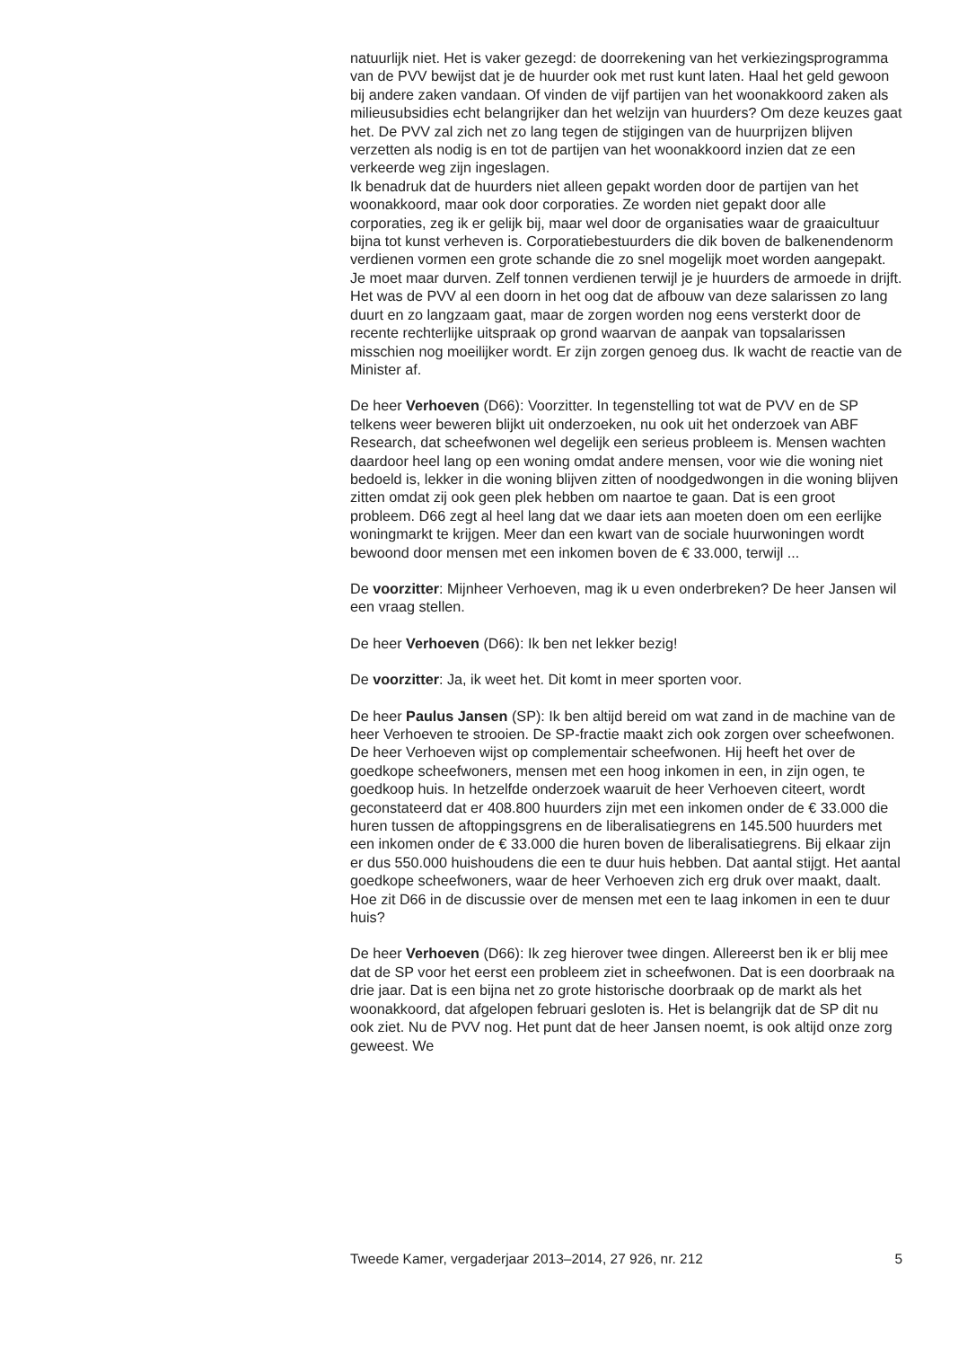natuurlijk niet. Het is vaker gezegd: de doorrekening van het verkiezings­programma van de PVV bewijst dat je de huurder ook met rust kunt laten. Haal het geld gewoon bij andere zaken vandaan. Of vinden de vijf partijen van het woonakkoord zaken als milieusubsidies echt belangrijker dan het welzijn van huurders? Om deze keuzes gaat het. De PVV zal zich net zo lang tegen de stijgingen van de huurprijzen blijven verzetten als nodig is en tot de partijen van het woonakkoord inzien dat ze een verkeerde weg zijn ingeslagen.
Ik benadruk dat de huurders niet alleen gepakt worden door de partijen van het woonakkoord, maar ook door corporaties. Ze worden niet gepakt door alle corporaties, zeg ik er gelijk bij, maar wel door de organisaties waar de graaicultuur bijna tot kunst verheven is. Corporatiebestuurders die dik boven de balkenendenorm verdienen vormen een grote schande die zo snel mogelijk moet worden aangepakt. Je moet maar durven. Zelf tonnen verdienen terwijl je je huurders de armoede in drijft. Het was de PVV al een doorn in het oog dat de afbouw van deze salarissen zo lang duurt en zo langzaam gaat, maar de zorgen worden nog eens versterkt door de recente rechterlijke uitspraak op grond waarvan de aanpak van topsalarissen misschien nog moeilijker wordt. Er zijn zorgen genoeg dus. Ik wacht de reactie van de Minister af.
De heer Verhoeven (D66): Voorzitter. In tegenstelling tot wat de PVV en de SP telkens weer beweren blijkt uit onderzoeken, nu ook uit het onderzoek van ABF Research, dat scheefwonen wel degelijk een serieus probleem is. Mensen wachten daardoor heel lang op een woning omdat andere mensen, voor wie die woning niet bedoeld is, lekker in die woning blijven zitten of noodgedwongen in die woning blijven zitten omdat zij ook geen plek hebben om naartoe te gaan. Dat is een groot probleem. D66 zegt al heel lang dat we daar iets aan moeten doen om een eerlijke woningmarkt te krijgen. Meer dan een kwart van de sociale huurwoningen wordt bewoond door mensen met een inkomen boven de € 33.000, terwijl ...
De voorzitter: Mijnheer Verhoeven, mag ik u even onderbreken? De heer Jansen wil een vraag stellen.
De heer Verhoeven (D66): Ik ben net lekker bezig!
De voorzitter: Ja, ik weet het. Dit komt in meer sporten voor.
De heer Paulus Jansen (SP): Ik ben altijd bereid om wat zand in de machine van de heer Verhoeven te strooien. De SP-fractie maakt zich ook zorgen over scheefwonen. De heer Verhoeven wijst op complementair scheefwonen. Hij heeft het over de goedkope scheefwoners, mensen met een hoog inkomen in een, in zijn ogen, te goedkoop huis. In hetzelfde onderzoek waaruit de heer Verhoeven citeert, wordt geconstateerd dat er 408.800 huurders zijn met een inkomen onder de € 33.000 die huren tussen de aftoppingsgrens en de liberalisatiegrens en 145.500 huurders met een inkomen onder de € 33.000 die huren boven de liberalisatiegrens. Bij elkaar zijn er dus 550.000 huishoudens die een te duur huis hebben. Dat aantal stijgt. Het aantal goedkope scheefwoners, waar de heer Verhoeven zich erg druk over maakt, daalt. Hoe zit D66 in de discussie over de mensen met een te laag inkomen in een te duur huis?
De heer Verhoeven (D66): Ik zeg hierover twee dingen. Allereerst ben ik er blij mee dat de SP voor het eerst een probleem ziet in scheefwonen. Dat is een doorbraak na drie jaar. Dat is een bijna net zo grote historische doorbraak op de markt als het woonakkoord, dat afgelopen februari gesloten is. Het is belangrijk dat de SP dit nu ook ziet. Nu de PVV nog. Het punt dat de heer Jansen noemt, is ook altijd onze zorg geweest. We
Tweede Kamer, vergaderjaar 2013–2014, 27 926, nr. 212 5